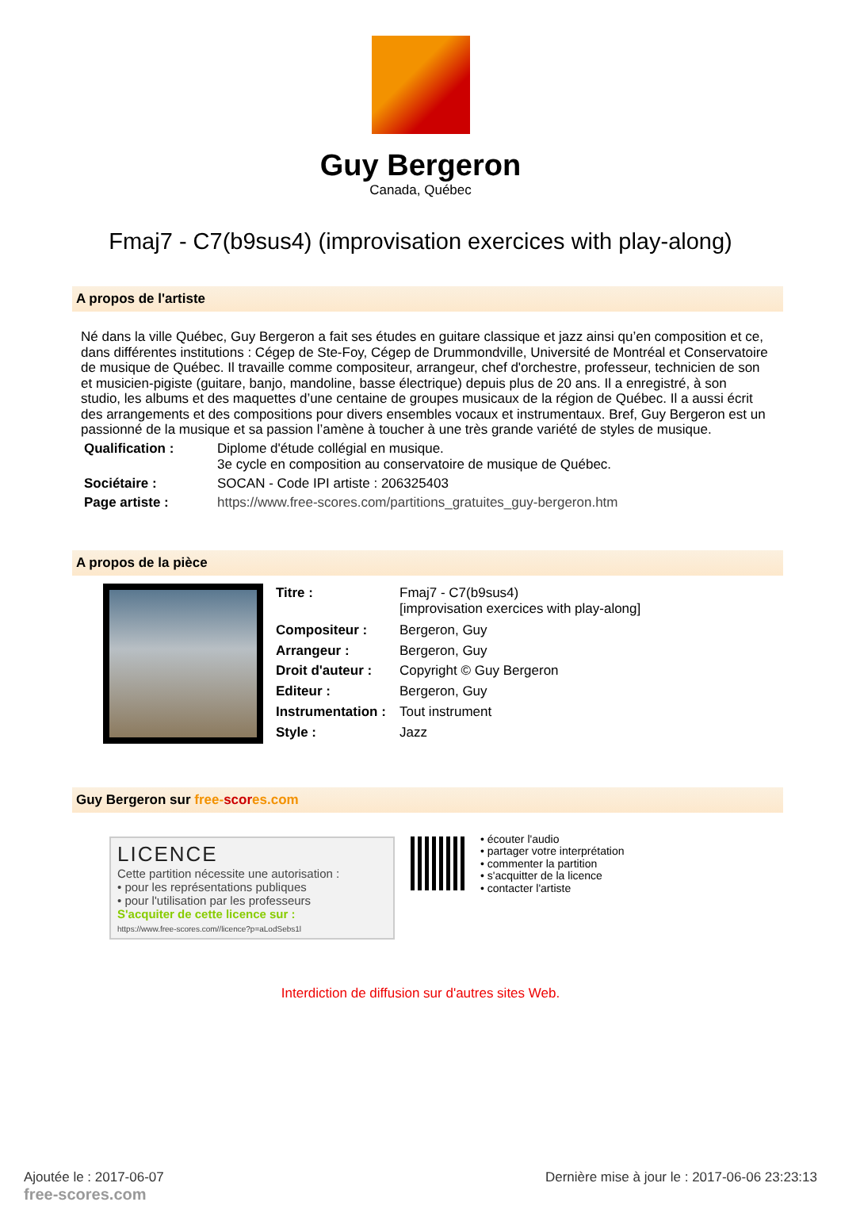Guy Bergeron
Canada, Québec
Fmaj7 - C7(b9sus4) (improvisation exercices with play-along)
A propos de l'artiste
Né dans la ville Québec, Guy Bergeron a fait ses études en guitare classique et jazz ainsi qu’en composition et ce, dans différentes institutions : Cégep de Ste-Foy, Cégep de Drummondville, Université de Montréal et Conservatoire de musique de Québec. Il travaille comme compositeur, arrangeur, chef d'orchestre, professeur, technicien de son et musicien-pigiste (guitare, banjo, mandoline, basse électrique) depuis plus de 20 ans. Il a enregistré, à son studio, les albums et des maquettes d’une centaine de groupes musicaux de la région de Québec. Il a aussi écrit des arrangements et des compositions pour divers ensembles vocaux et instrumentaux. Bref, Guy Bergeron est un passionné de la musique et sa passion l’amène à toucher à une très grande variété de styles de musique.
| Qualification : | Diplome d'étude collégial en musique. 3e cycle en composition au conservatoire de musique de Québec. |
| Sociétaire : | SOCAN - Code IPI artiste : 206325403 |
| Page artiste : | https://www.free-scores.com/partitions_gratuites_guy-bergeron.htm |
A propos de la pièce
| Titre : | Fmaj7 - C7(b9sus4) [improvisation exercices with play-along] |
| Compositeur : | Bergeron, Guy |
| Arrangeur : | Bergeron, Guy |
| Droit d'auteur : | Copyright © Guy Bergeron |
| Editeur : | Bergeron, Guy |
| Instrumentation : | Tout instrument |
| Style : | Jazz |
Guy Bergeron sur free-scor es.com
LICENCE
Cette partition nécessite une autorisation :
• pour les représentations publiques
• pour l'utilisation par les professeurs
S'acquiter de cette licence sur :
https://www.free-scores.com//licence?p=aLodSebs1l
• écouter l'audio
• partager votre interprétation
• commenter la partition
• s'acquitter de la licence
• contacter l'artiste
Interdiction de diffusion sur d'autres sites Web.
Ajoutée le : 2017-06-07
free-scores.com
Dernière mise à jour le : 2017-06-06 23:23:13